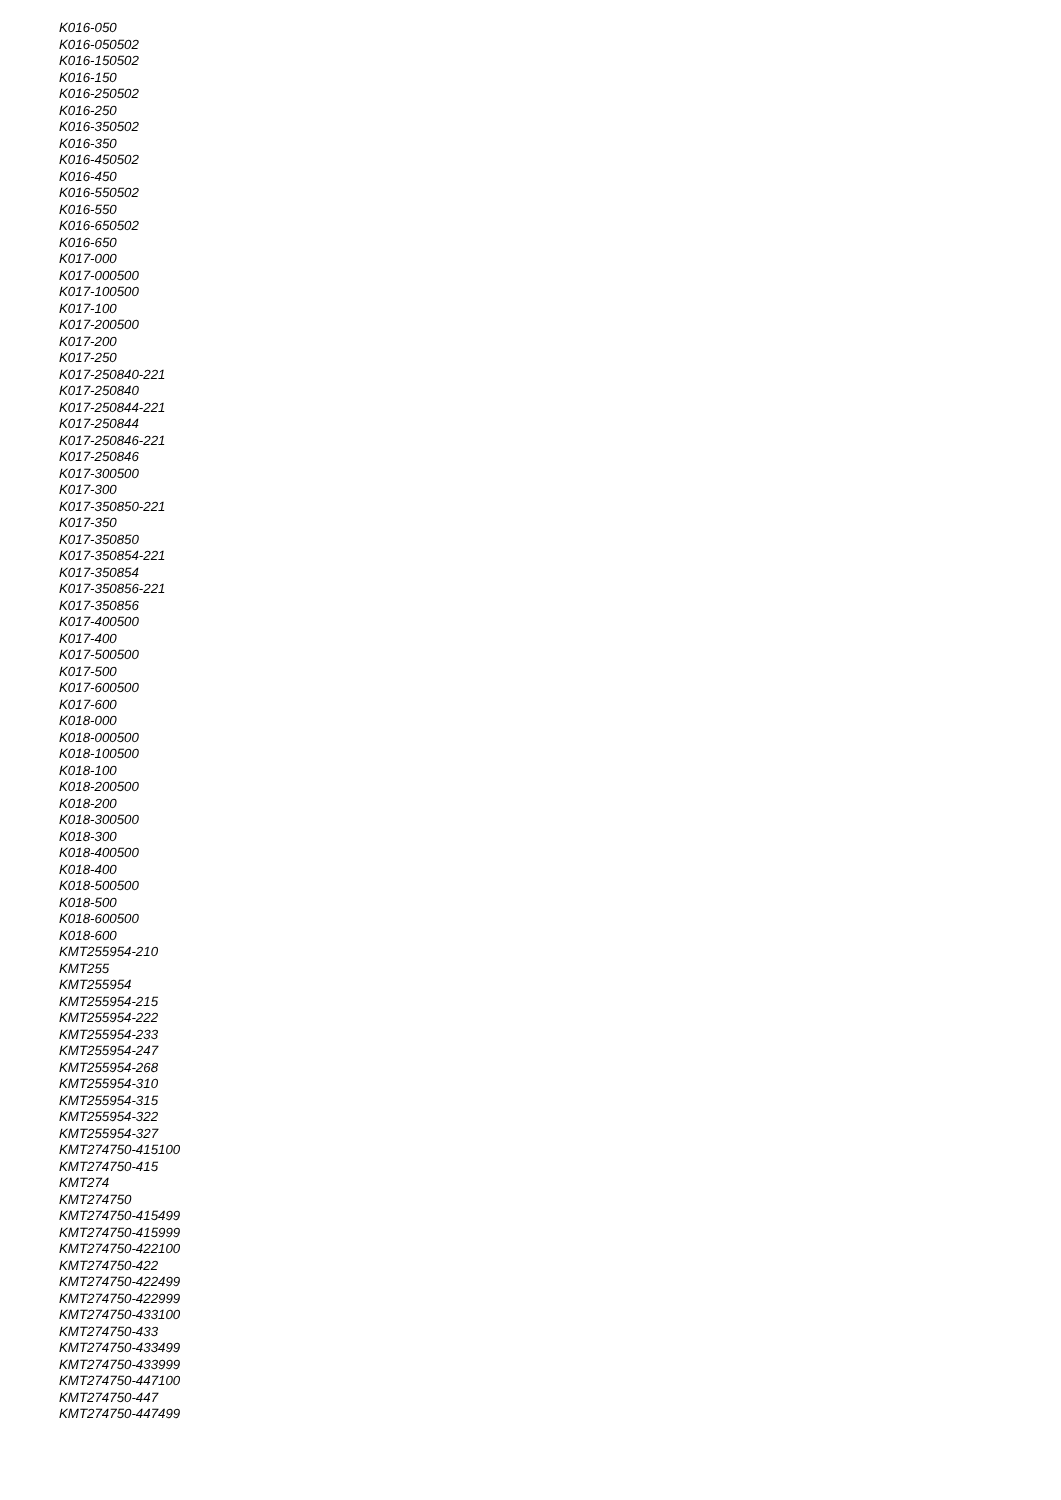K016-050
K016-050502
K016-150502
K016-150
K016-250502
K016-250
K016-350502
K016-350
K016-450502
K016-450
K016-550502
K016-550
K016-650502
K016-650
K017-000
K017-000500
K017-100500
K017-100
K017-200500
K017-200
K017-250
K017-250840-221
K017-250840
K017-250844-221
K017-250844
K017-250846-221
K017-250846
K017-300500
K017-300
K017-350850-221
K017-350
K017-350850
K017-350854-221
K017-350854
K017-350856-221
K017-350856
K017-400500
K017-400
K017-500500
K017-500
K017-600500
K017-600
K018-000
K018-000500
K018-100500
K018-100
K018-200500
K018-200
K018-300500
K018-300
K018-400500
K018-400
K018-500500
K018-500
K018-600500
K018-600
KMT255954-210
KMT255
KMT255954
KMT255954-215
KMT255954-222
KMT255954-233
KMT255954-247
KMT255954-268
KMT255954-310
KMT255954-315
KMT255954-322
KMT255954-327
KMT274750-415100
KMT274750-415
KMT274
KMT274750
KMT274750-415499
KMT274750-415999
KMT274750-422100
KMT274750-422
KMT274750-422499
KMT274750-422999
KMT274750-433100
KMT274750-433
KMT274750-433499
KMT274750-433999
KMT274750-447100
KMT274750-447
KMT274750-447499